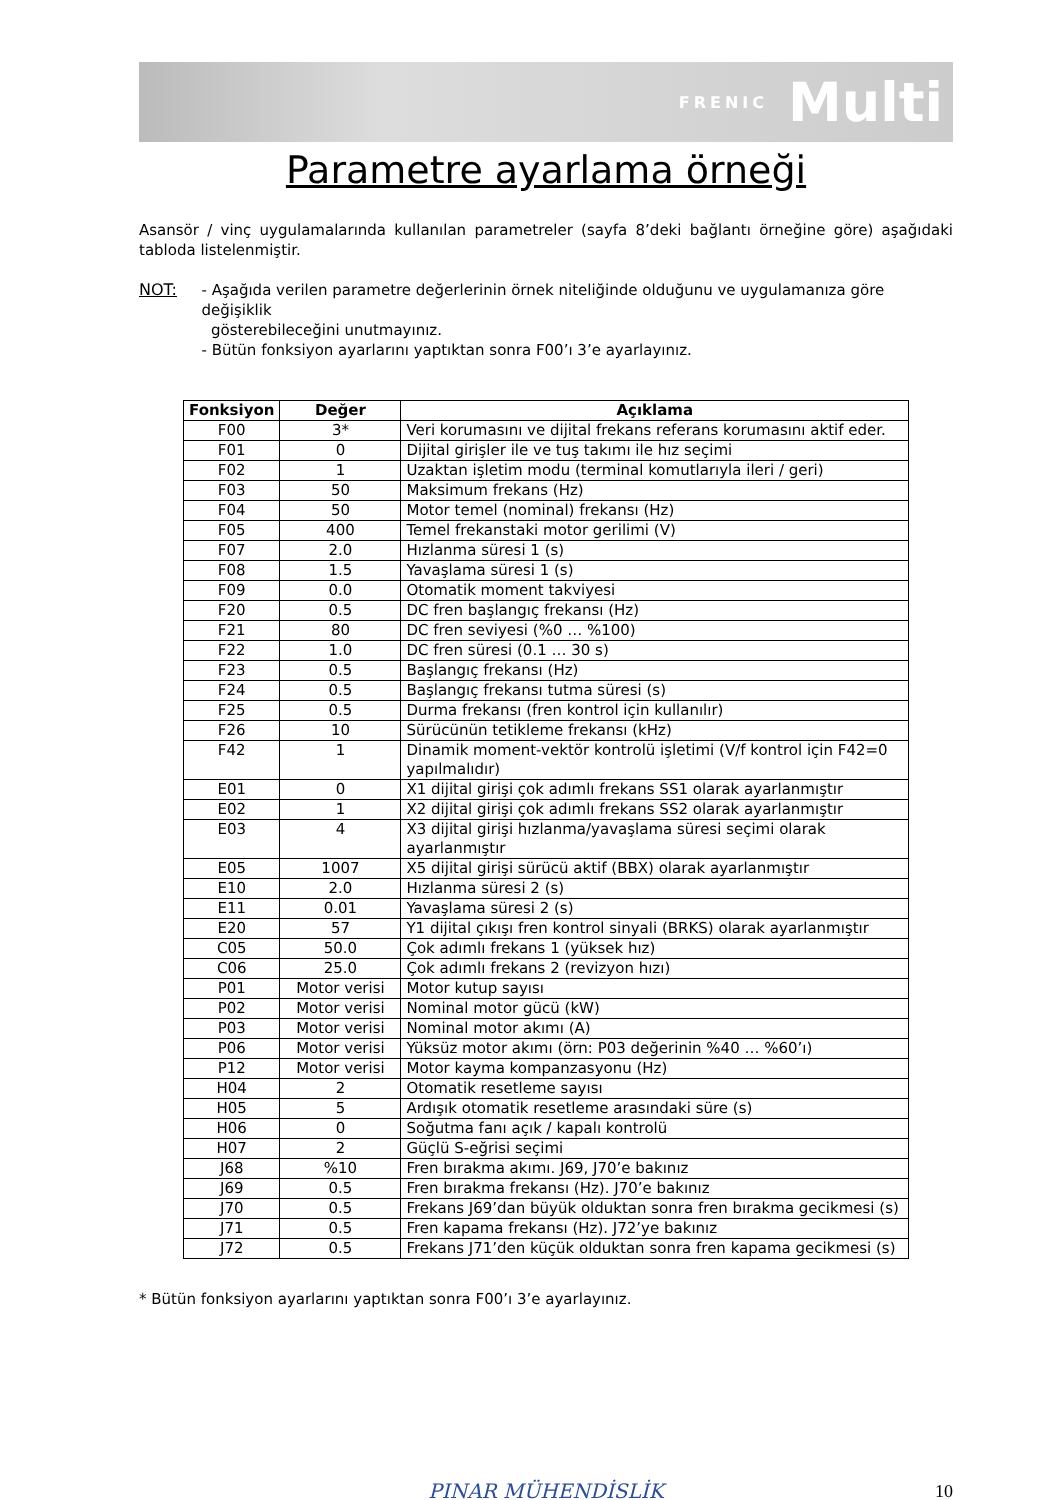FRENIC Multi
Parametre ayarlama örneği
Asansör / vinç uygulamalarında kullanılan parametreler (sayfa 8’deki bağlantı örneğine göre) aşağıdaki tabloda listelenmiştir.
NOT: - Aşağıda verilen parametre değerlerinin örnek niteliğinde olduğunu ve uygulamanıza göre değişiklik
gösterebileceğini unutmayınız.
- Bütün fonksiyon ayarlarını yaptıktan sonra F00’ı 3’e ayarlayınız.
| Fonksiyon | Değer | Açıklama |
| --- | --- | --- |
| F00 | 3* | Veri korumasını ve dijital frekans referans korumasını aktif eder. |
| F01 | 0 | Dijital girişler ile ve tuş takımı ile hız seçimi |
| F02 | 1 | Uzaktan işletim modu (terminal komutlarıyla ileri / geri) |
| F03 | 50 | Maksimum frekans (Hz) |
| F04 | 50 | Motor temel (nominal) frekansı (Hz) |
| F05 | 400 | Temel frekanstaki motor gerilimi (V) |
| F07 | 2.0 | Hızlanma süresi 1 (s) |
| F08 | 1.5 | Yavaşlama süresi 1 (s) |
| F09 | 0.0 | Otomatik moment takviyesi |
| F20 | 0.5 | DC fren başlangıç frekansı (Hz) |
| F21 | 80 | DC fren seviyesi (%0 … %100) |
| F22 | 1.0 | DC fren süresi (0.1 … 30 s) |
| F23 | 0.5 | Başlangıç frekansı (Hz) |
| F24 | 0.5 | Başlangıç frekansı tutma süresi (s) |
| F25 | 0.5 | Durma frekansı (fren kontrol için kullanılır) |
| F26 | 10 | Sürücünün tetikleme frekansı (kHz) |
| F42 | 1 | Dinamik moment-vektör kontrolü işletimi (V/f kontrol için F42=0 yapılmalıdır) |
| E01 | 0 | X1 dijital girişi çok adımlı frekans SS1 olarak ayarlanmıştır |
| E02 | 1 | X2 dijital girişi çok adımlı frekans SS2 olarak ayarlanmıştır |
| E03 | 4 | X3 dijital girişi hızlanma/yavaşlama süresi seçimi olarak ayarlanmıştır |
| E05 | 1007 | X5 dijital girişi sürücü aktif (BBX) olarak ayarlanmıştır |
| E10 | 2.0 | Hızlanma süresi 2 (s) |
| E11 | 0.01 | Yavaşlama süresi 2 (s) |
| E20 | 57 | Y1 dijital çıkışı fren kontrol sinyali (BRKS) olarak ayarlanmıştır |
| C05 | 50.0 | Çok adımlı frekans 1 (yüksek hız) |
| C06 | 25.0 | Çok adımlı frekans 2 (revizyon hızı) |
| P01 | Motor verisi | Motor kutup sayısı |
| P02 | Motor verisi | Nominal motor gücü (kW) |
| P03 | Motor verisi | Nominal motor akımı (A) |
| P06 | Motor verisi | Yüksüz motor akımı (örn: P03 değerinin %40 … %60’ı) |
| P12 | Motor verisi | Motor kayma kompanzasyonu (Hz) |
| H04 | 2 | Otomatik resetleme sayısı |
| H05 | 5 | Ardışık otomatik resetleme arasındaki süre (s) |
| H06 | 0 | Soğutma fanı açık / kapalı kontrolü |
| H07 | 2 | Güçlü S-eğrisi seçimi |
| J68 | %10 | Fren bırakma akımı. J69, J70’e bakınız |
| J69 | 0.5 | Fren bırakma frekansı (Hz). J70’e bakınız |
| J70 | 0.5 | Frekans J69’dan büyük olduktan sonra fren bırakma gecikmesi (s) |
| J71 | 0.5 | Fren kapama frekansı (Hz). J72’ye bakınız |
| J72 | 0.5 | Frekans J71’den küçük olduktan sonra fren kapama gecikmesi (s) |
* Bütün fonksiyon ayarlarını yaptıktan sonra F00’ı 3’e ayarlayınız.
PINAR MÜHENDİSLİK 10